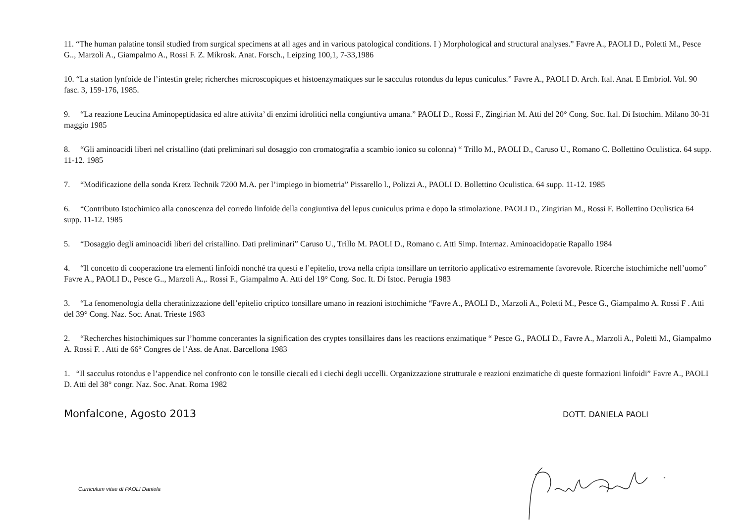11. “The human palatine tonsil studied from surgical specimens at all ages and in various patological conditions. I ) Morphological and structural analyses.” Favre A., PAOLI D., Poletti M., Pesce G.., Marzoli A., Giampalmo A., Rossi F. Z. Mikrosk. Anat. Forsch., Leipzing 100,1, 7-33,1986
10. “La station lynfoide de l’intestin grele; richerches microscopiques et histoenzymatiques sur le sacculus rotondus du lepus cuniculus.” Favre A., PAOLI D. Arch. Ital. Anat. E Embriol. Vol. 90 fasc. 3, 159-176, 1985.
9. “La reazione Leucina Aminopeptidasica ed altre attivita’ di enzimi idrolitici nella congiuntiva umana.” PAOLI D., Rossi F., Zingirian M. Atti del 20° Cong. Soc. Ital. Di Istochim. Milano 30-31 maggio 1985
8. “Gli aminoacidi liberi nel cristallino (dati preliminari sul dosaggio con cromatografia a scambio ionico su colonna) “ Trillo M., PAOLI D., Caruso U., Romano C. Bollettino Oculistica. 64 supp. 11-12. 1985
7. “Modificazione della sonda Kretz Technik 7200 M.A. per l’impiego in biometria” Pissarello l., Polizzi A., PAOLI D. Bollettino Oculistica. 64 supp. 11-12. 1985
6. “Contributo Istochimico alla conoscenza del corredo linfoide della congiuntiva del lepus cuniculus prima e dopo la stimolazione. PAOLI D., Zingirian M., Rossi F. Bollettino Oculistica 64 supp. 11-12. 1985
5. “Dosaggio degli aminoacidi liberi del cristallino. Dati preliminari” Caruso U., Trillo M. PAOLI D., Romano c. Atti Simp. Internaz. Aminoacidopatie Rapallo 1984
4. “Il concetto di cooperazione tra elementi linfoidi nonché tra questi e l’epitelio, trova nella cripta tonsillare un territorio applicativo estremamente favorevole. Ricerche istochimiche nell’uomo” Favre A., PAOLI D., Pesce G.., Marzoli A.,. Rossi F., Giampalmo A. Atti del 19° Cong. Soc. It. Di Istoc. Perugia 1983
3. “La fenomenologia della cheratinizzazione dell’epitelio criptico tonsillare umano in reazioni istochimiche “Favre A., PAOLI D., Marzoli A., Poletti M., Pesce G., Giampalmo A. Rossi F . Atti del 39° Cong. Naz. Soc. Anat. Trieste 1983
2. “Recherches histochimiques sur l’homme concerantes la signification des cryptes tonsillaires dans les reactions enzimatique “ Pesce G., PAOLI D., Favre A., Marzoli A., Poletti M., Giampalmo A. Rossi F. . Atti de 66° Congres de l’Ass. de Anat. Barcellona 1983
1. “Il sacculus rotondus e l’appendice nel confronto con le tonsille ciecali ed i ciechi degli uccelli. Organizzazione strutturale e reazioni enzimatiche di queste formazioni linfoidi” Favre A., PAOLI D. Atti del 38° congr. Naz. Soc. Anat. Roma 1982
Monfalcone, Agosto 2013 DOTT. DANIELA PAOLI
Curriculum vitae di PAOLI Daniela